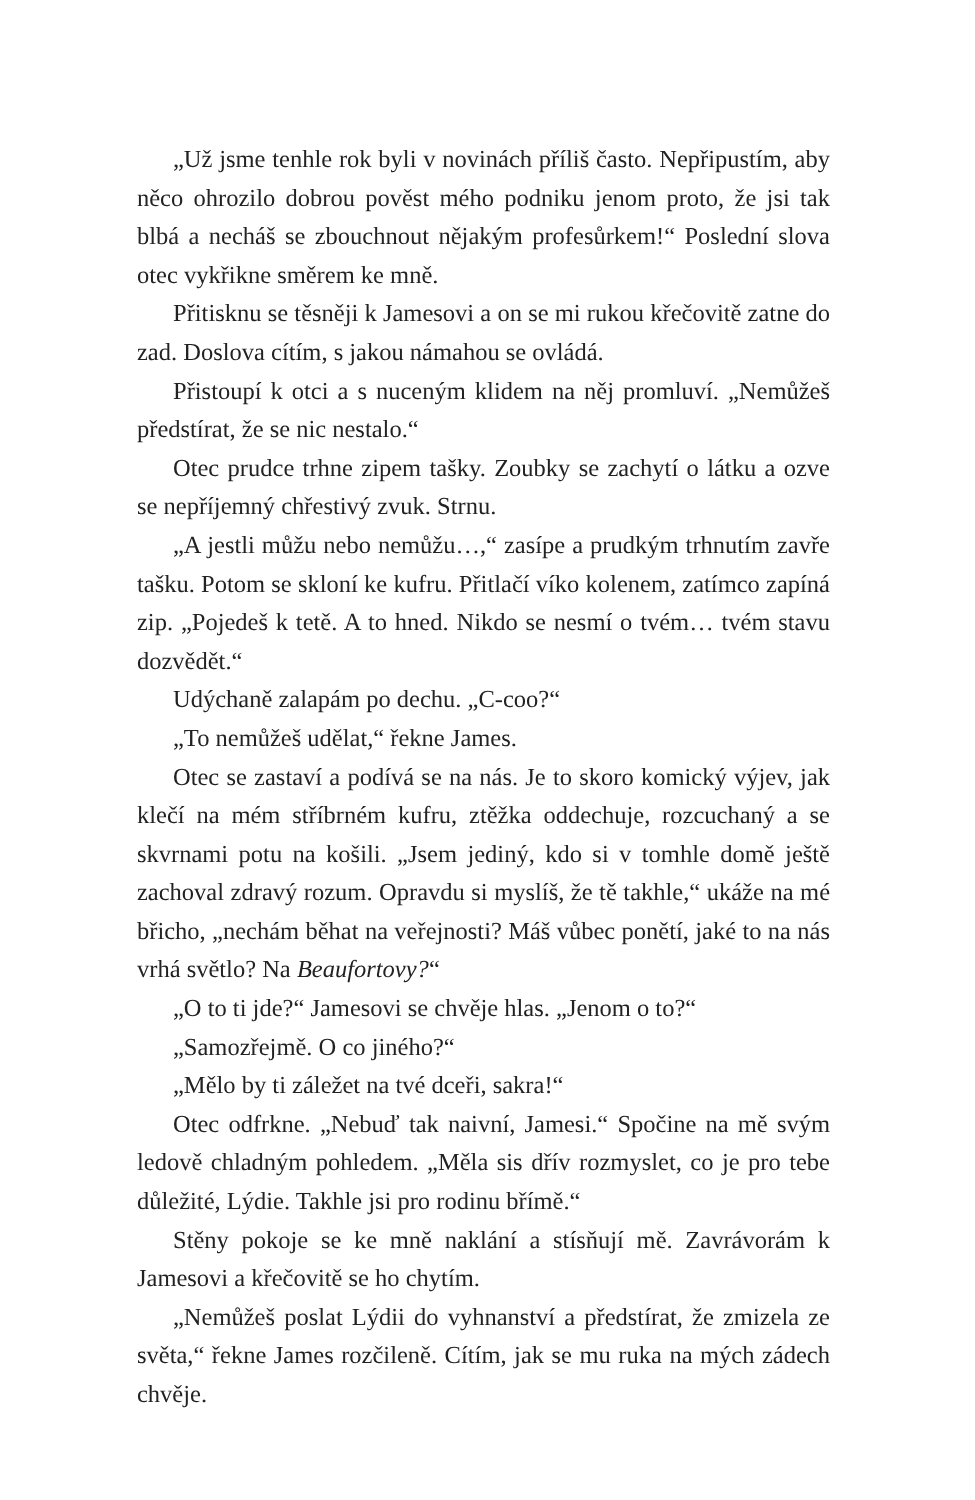„Už jsme tenhle rok byli v novinách příliš často. Nepřipustím, aby něco ohrozilo dobrou pověst mého podniku jenom proto, že jsi tak blbá a necháš se zbouchnout nějakým profesůrkem!“ Poslední slova otec vykřikne směrem ke mně.
Přitisknu se těsněji k Jamesovi a on se mi rukou křečovitě zatne do zad. Doslova cítím, s jakou námahou se ovládá.
Přistoupí k otci a s nuceným klidem na něj promluví. „Nemůžeš předstírat, že se nic nestalo.“
Otec prudce trhne zipem tašky. Zoubky se zachytí o látku a ozve se nepříjemný chřestivý zvuk. Strnu.
„A jestli můžu nebo nemůžu…,“ zasípe a prudkým trhnutím zavře tašku. Potom se skloní ke kufru. Přitlačí víko kolenem, zatímco zapíná zip. „Pojedeš k tetě. A to hned. Nikdo se nesmí o tvém… tvém stavu dozvědět.“
Udýchaně zalapám po dechu. „C-coo?“
„To nemůžeš udělat,“ řekne James.
Otec se zastaví a podívá se na nás. Je to skoro komický výjev, jak klečí na mém stříbrném kufru, ztěžka oddechuje, rozcuchaný a se skvrnami potu na košili. „Jsem jediný, kdo si v tomhle domě ještě zachoval zdravý rozum. Opravdu si myslíš, že tě takhle,“ ukáže na mé břicho, „nechám běhat na veřejnosti? Máš vůbec ponětí, jaké to na nás vrhá světlo? Na Beaufortovy?“
„O to ti jde?“ Jamesovi se chvěje hlas. „Jenom o to?“
„Samozřejmě. O co jiného?“
„Mělo by ti záležet na tvé dceři, sakra!“
Otec odfrkne. „Nebuď tak naivní, Jamesi.“ Spočine na mě svým ledově chladným pohledem. „Měla sis dřív rozmyslet, co je pro tebe důležité, Lýdie. Takhle jsi pro rodinu břímě.“
Stěny pokoje se ke mně naklání a stísňují mě. Zavrávorám k Jamesovi a křečovitě se ho chytím.
„Nemůžeš poslat Lýdii do vyhnanství a předstírat, že zmizela ze světa,“ řekne James rozčileně. Cítím, jak se mu ruka na mých zádech chvěje.